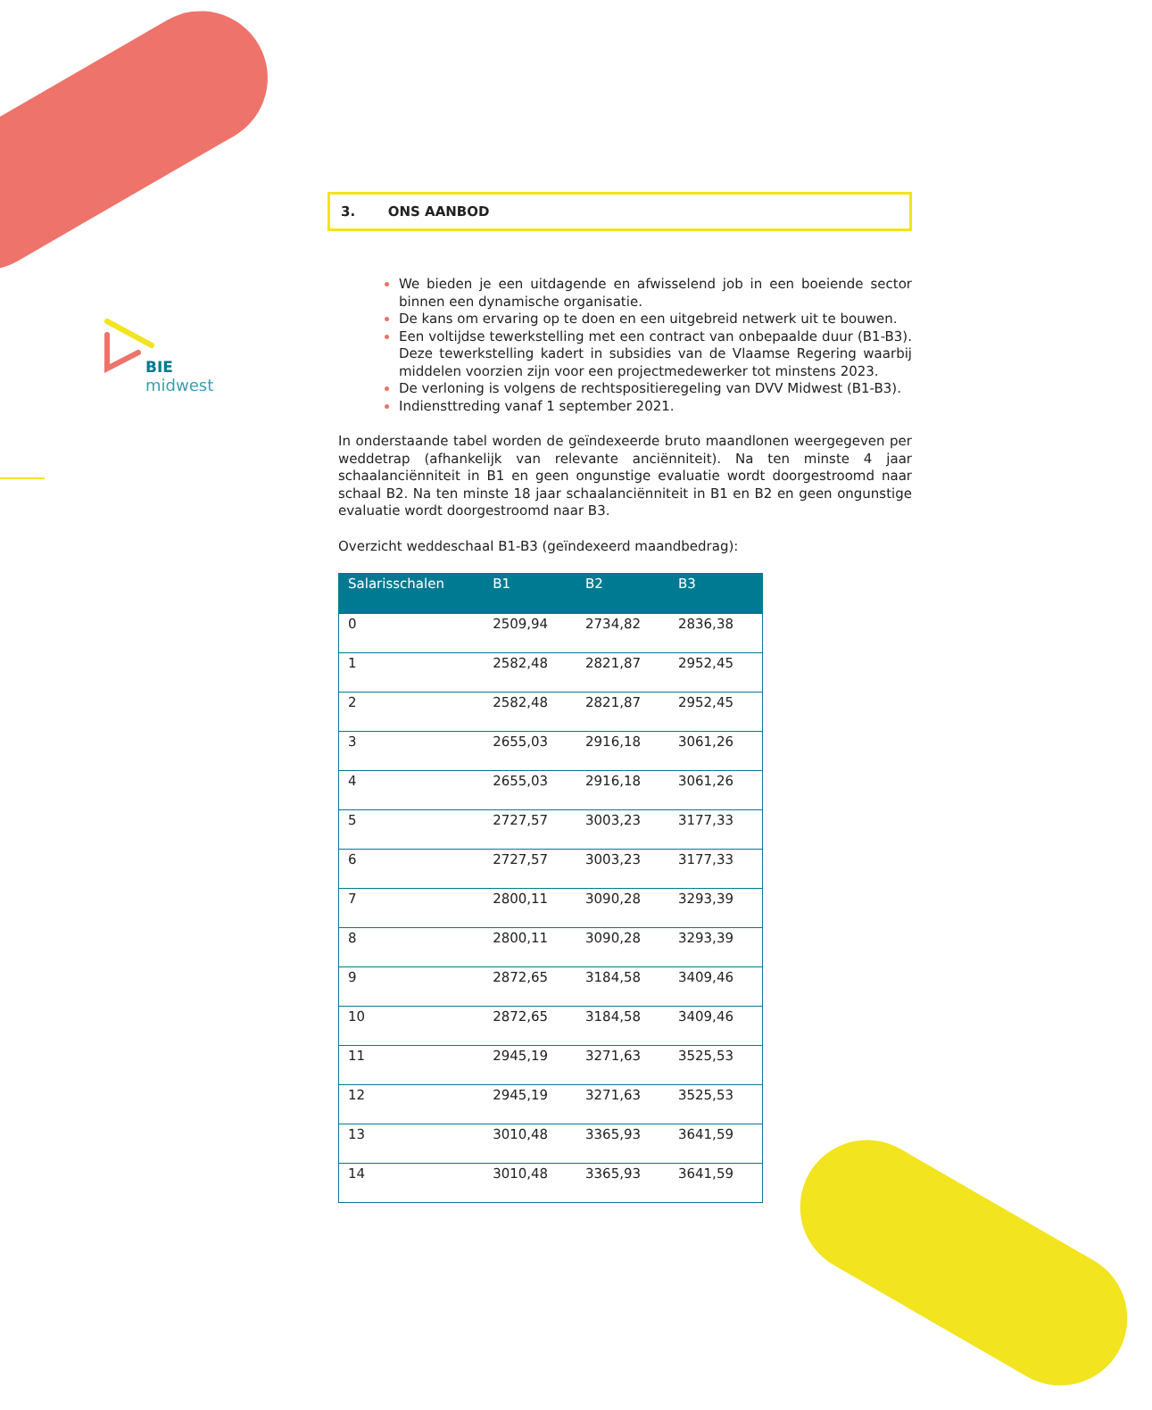BIE
midwest
3. ONS AANBOD
We bieden je een uitdagende en afwisselend job in een boeiende sector binnen een dynamische organisatie.
De kans om ervaring op te doen en een uitgebreid netwerk uit te bouwen.
Een voltijdse tewerkstelling met een contract van onbepaalde duur (B1-B3). Deze tewerkstelling kadert in subsidies van de Vlaamse Regering waarbij middelen voorzien zijn voor een projectmedewerker tot minstens 2023.
De verloning is volgens de rechtspositieregeling van DVV Midwest (B1-B3).
Indiensttreding vanaf 1 september 2021.
In onderstaande tabel worden de geïndexeerde bruto maandlonen weergegeven per weddetrap (afhankelijk van relevante anciënniteit). Na ten minste 4 jaar schaalanciënniteit in B1 en geen ongunstige evaluatie wordt doorgestroomd naar schaal B2. Na ten minste 18 jaar schaalanciënniteit in B1 en B2 en geen ongunstige evaluatie wordt doorgestroomd naar B3.
Overzicht weddeschaal B1-B3 (geïndexeerd maandbedrag):
| Salarisschalen | B1 | B2 | B3 |
| --- | --- | --- | --- |
| 0 | 2509,94 | 2734,82 | 2836,38 |
| 1 | 2582,48 | 2821,87 | 2952,45 |
| 2 | 2582,48 | 2821,87 | 2952,45 |
| 3 | 2655,03 | 2916,18 | 3061,26 |
| 4 | 2655,03 | 2916,18 | 3061,26 |
| 5 | 2727,57 | 3003,23 | 3177,33 |
| 6 | 2727,57 | 3003,23 | 3177,33 |
| 7 | 2800,11 | 3090,28 | 3293,39 |
| 8 | 2800,11 | 3090,28 | 3293,39 |
| 9 | 2872,65 | 3184,58 | 3409,46 |
| 10 | 2872,65 | 3184,58 | 3409,46 |
| 11 | 2945,19 | 3271,63 | 3525,53 |
| 12 | 2945,19 | 3271,63 | 3525,53 |
| 13 | 3010,48 | 3365,93 | 3641,59 |
| 14 | 3010,48 | 3365,93 | 3641,59 |